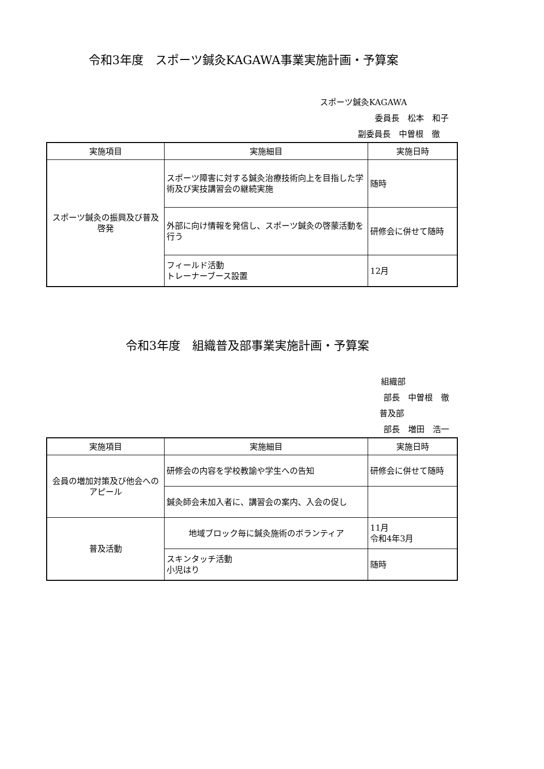令和3年度　スポーツ鍼灸KAGAWA事業実施計画・予算案
スポーツ鍼灸KAGAWA
委員長　松本　和子
副委員長　中曽根　徹
| 実施項目 | 実施細目 | 実施日時 |
| --- | --- | --- |
| スポーツ鍼灸の振興及び普及啓発 | スポーツ障害に対する鍼灸治療技術向上を目指した学術及び実技講習会の継続実施 | 随時 |
| | 外部に向け情報を発信し、スポーツ鍼灸の啓蒙活動を行う | 研修会に併せて随時 |
| | フィールド活動 トレーナーブース設置 | 12月 |
令和3年度　組織普及部事業実施計画・予算案
組織部
部長　中曽根　徹
普及部
部長　増田　浩一
| 実施項目 | 実施細目 | 実施日時 |
| --- | --- | --- |
| 会員の増加対策及び他会へのアピール | 研修会の内容を学校教諭や学生への告知 | 研修会に併せて随時 |
| | 鍼灸師会未加入者に、講習会の案内、入会の促し | |
| 普及活動 | 地域ブロック毎に鍼灸施術のボランティア | 11月 令和4年3月 |
| | スキンタッチ活動 小児はり | 随時 |